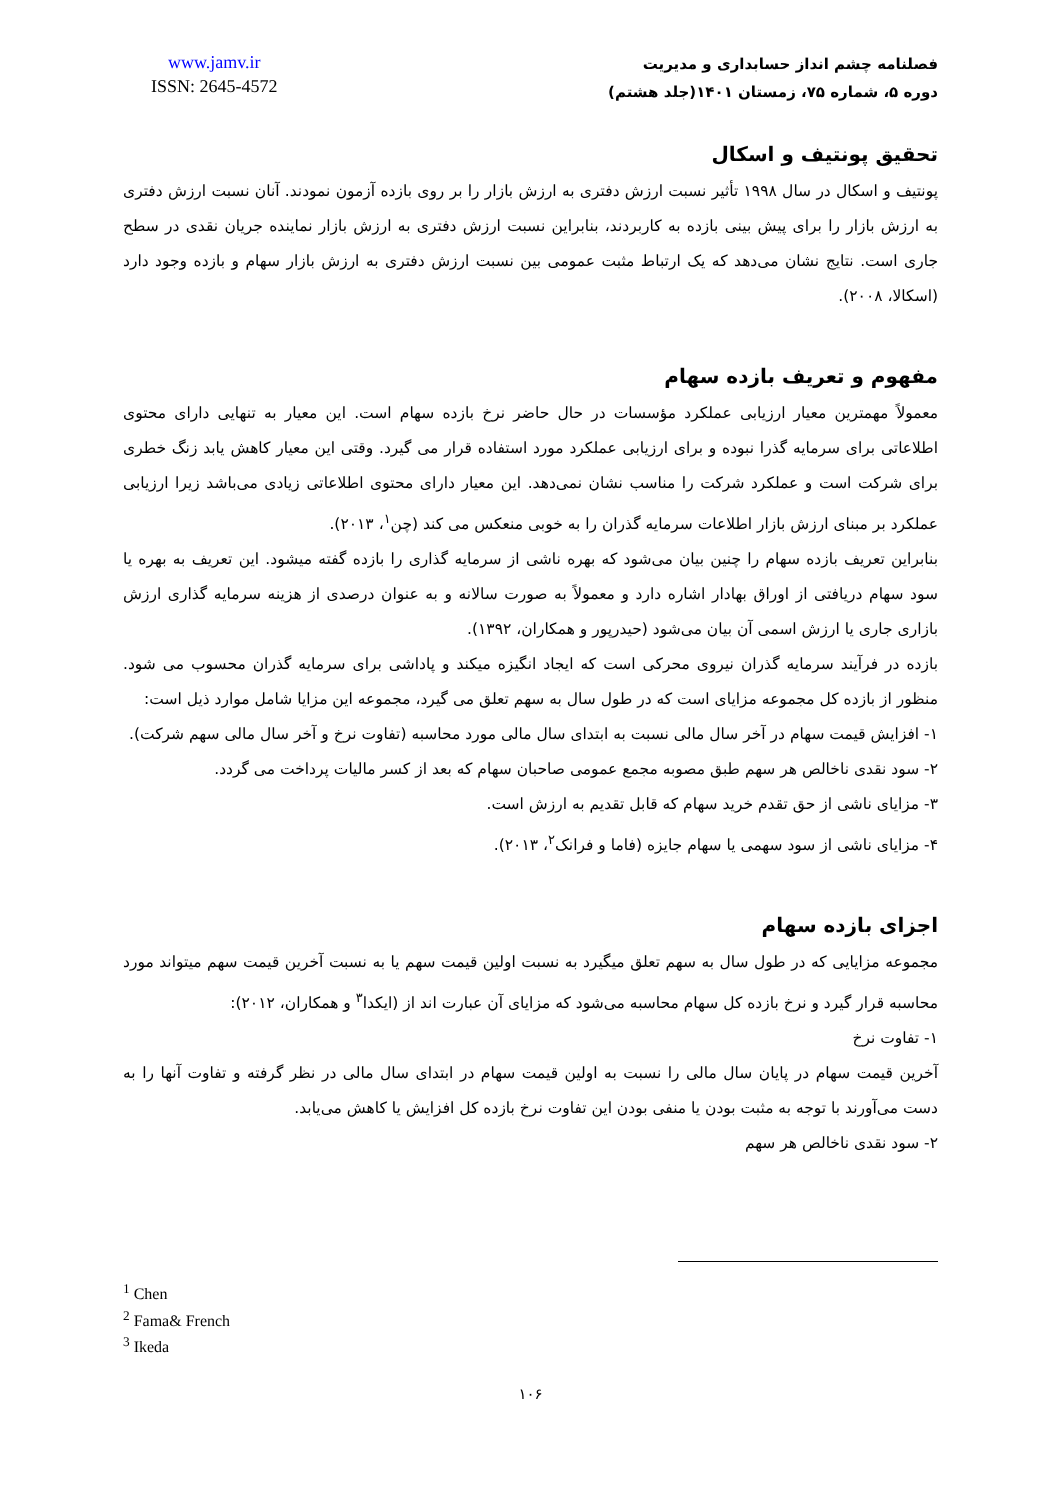www.jamv.ir
ISSN: 2645-4572
فصلنامه چشم انداز حسابداری و مدیریت
دوره ۵، شماره ۷۵، زمستان ۱۴۰۱(جلد هشتم)
تحقیق پونتیف و اسکال
پونتیف و اسکال در سال ۱۹۹۸ تأثیر نسبت ارزش دفتری به ارزش بازار را بر روی بازده آزمون نمودند. آنان نسبت ارزش دفتری به ارزش بازار را برای پیش بینی بازده به کاربردند، بنابراین نسبت ارزش دفتری به ارزش بازار نماینده جریان نقدی در سطح جاری است. نتایج نشان می‌دهد که یک ارتباط مثبت عمومی بین نسبت ارزش دفتری به ارزش بازار سهام و بازده وجود دارد (اسکالا، ۲۰۰۸).
مفهوم و تعریف بازده سهام
معمولاً مهمترین معیار ارزیابی عملکرد مؤسسات در حال حاضر نرخ بازده سهام است. این معیار به تنهایی دارای محتوی اطلاعاتی برای سرمایه گذرا نبوده و برای ارزیابی عملکرد مورد استفاده قرار می گیرد. وقتی این معیار کاهش یابد زنگ خطری برای شرکت است و عملکرد شرکت را مناسب نشان نمی‌دهد. این معیار دارای محتوی اطلاعاتی زیادی می‌باشد زیرا ارزیابی عملکرد بر مبنای ارزش بازار اطلاعات سرمایه گذران را به خوبی منعکس می کند (چن<sup>۱</sup>، ۲۰۱۳).
بنابراین تعریف بازده سهام را چنین بیان می‌شود که بهره ناشی از سرمایه گذاری را بازده گفته میشود. این تعریف به بهره یا سود سهام دریافتی از اوراق بهادار اشاره دارد و معمولاً به صورت سالانه و به عنوان درصدی از هزینه سرمایه گذاری ارزش بازاری جاری یا ارزش اسمی آن بیان می‌شود (حیدرپور و همکاران، ۱۳۹۲).
بازده در فرآیند سرمایه گذران نیروی محرکی است که ایجاد انگیزه میکند و پاداشی برای سرمایه گذران محسوب می شود. منظور از بازده کل مجموعه مزایای است که در طول سال به سهم تعلق می گیرد، مجموعه این مزایا شامل موارد ذیل است:
۱- افزایش قیمت سهام در آخر سال مالی نسبت به ابتدای سال مالی مورد محاسبه (تفاوت نرخ و آخر سال مالی سهم شرکت).
۲- سود نقدی ناخالص هر سهم طبق مصوبه مجمع عمومی صاحبان سهام که بعد از کسر مالیات پرداخت می گردد.
۳- مزایای ناشی از حق تقدم خرید سهام که قابل تقدیم به ارزش است.
۴- مزایای ناشی از سود سهمی یا سهام جایزه (فاما و فرانک<sup>۲</sup>، ۲۰۱۳).
اجزای بازده سهام
مجموعه مزایایی که در طول سال به سهم تعلق میگیرد به نسبت اولین قیمت سهم یا به نسبت آخرین قیمت سهم میتواند مورد محاسبه قرار گیرد و نرخ بازده کل سهام محاسبه می‌شود که مزایای آن عبارت اند از (ایکدا<sup>۳</sup> و همکاران، ۲۰۱۲):
۱- تفاوت نرخ
آخرین قیمت سهام در پایان سال مالی را نسبت به اولین قیمت سهام در ابتدای سال مالی در نظر گرفته و تفاوت آنها را به دست می‌آورند با توجه به مثبت بودن یا منفی بودن این تفاوت نرخ بازده کل افزایش یا کاهش می‌یابد.
۲- سود نقدی ناخالص هر سهم
<sup>1</sup> Chen
<sup>2</sup> Fama& French
<sup>3</sup> Ikeda
۱۰۶